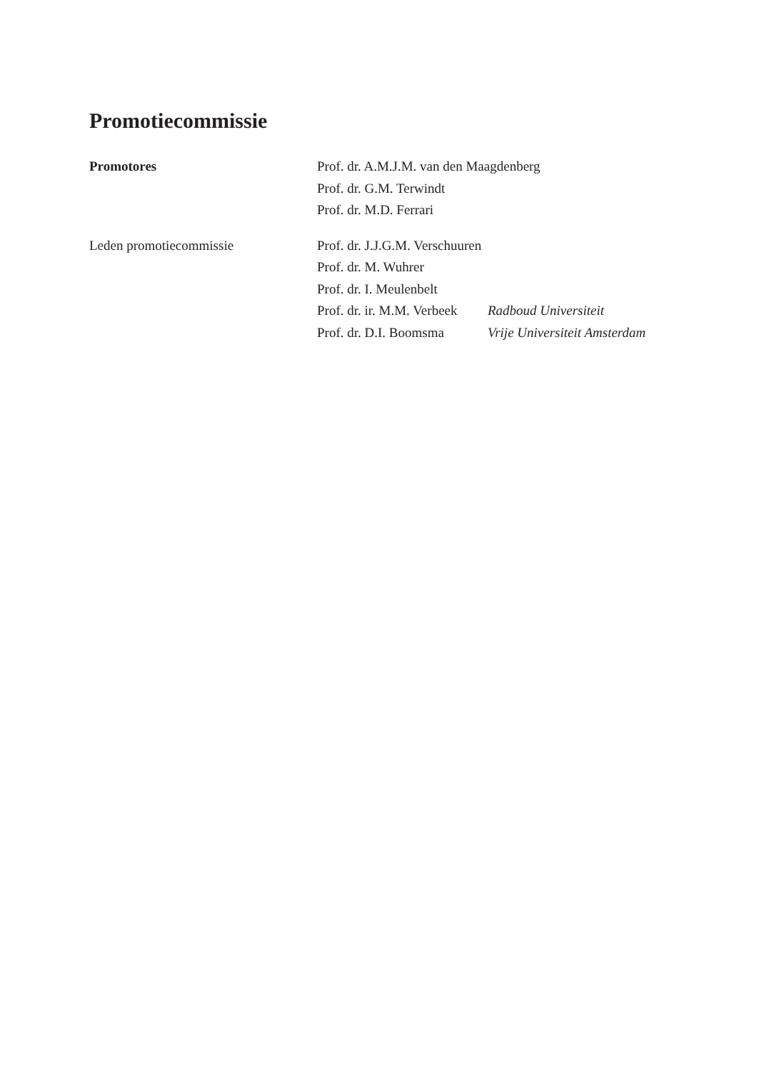Promotiecommissie
| Promotores | Prof. dr. A.M.J.M. van den Maagdenberg | |
| | Prof. dr. G.M. Terwindt | |
| | Prof. dr. M.D. Ferrari | |
| Leden promotiecommissie | Prof. dr. J.J.G.M. Verschuuren | |
| | Prof. dr. M. Wuhrer | |
| | Prof. dr. I. Meulenbelt | |
| | Prof. dr. ir. M.M. Verbeek | Radboud Universiteit |
| | Prof. dr. D.I. Boomsma | Vrije Universiteit Amsterdam |